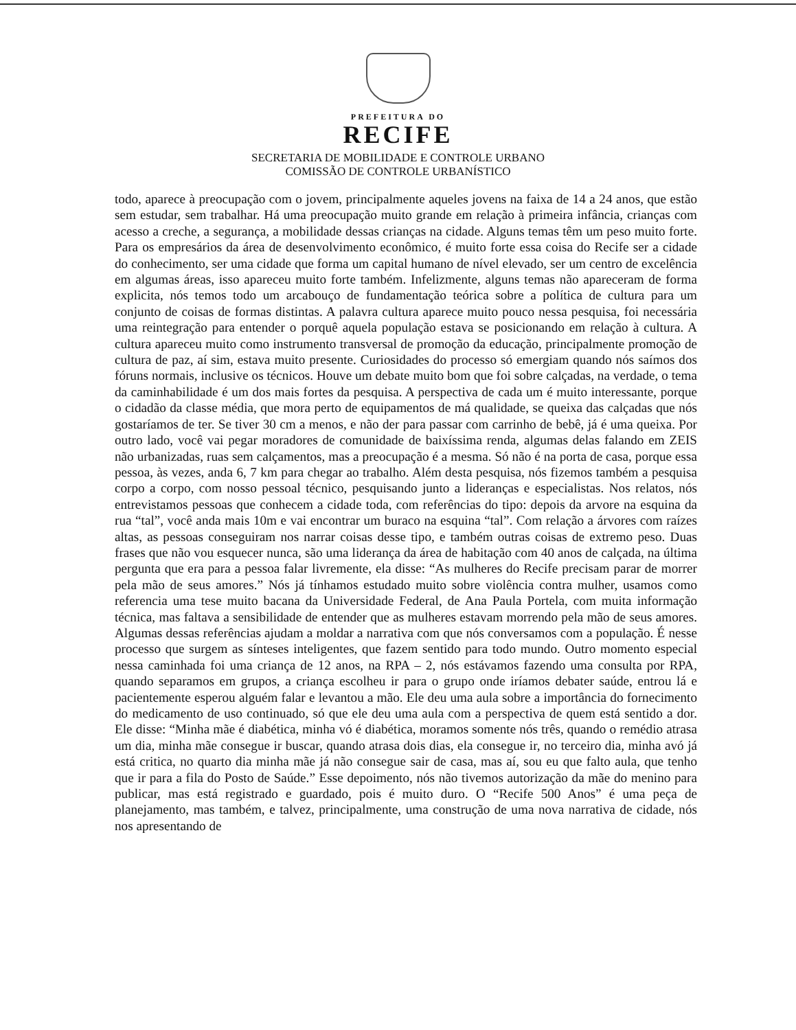PREFEITURA DO
RECIFE
SECRETARIA DE MOBILIDADE E CONTROLE URBANO
COMISSÃO DE CONTROLE URBANÍSTICO
todo, aparece à preocupação com o jovem, principalmente aqueles jovens na faixa de 14 a 24 anos, que estão sem estudar, sem trabalhar. Há uma preocupação muito grande em relação à primeira infância, crianças com acesso a creche, a segurança, a mobilidade dessas crianças na cidade. Alguns temas têm um peso muito forte. Para os empresários da área de desenvolvimento econômico, é muito forte essa coisa do Recife ser a cidade do conhecimento, ser uma cidade que forma um capital humano de nível elevado, ser um centro de excelência em algumas áreas, isso apareceu muito forte também. Infelizmente, alguns temas não apareceram de forma explicita, nós temos todo um arcabouço de fundamentação teórica sobre a política de cultura para um conjunto de coisas de formas distintas. A palavra cultura aparece muito pouco nessa pesquisa, foi necessária uma reintegração para entender o porquê aquela população estava se posicionando em relação à cultura. A cultura apareceu muito como instrumento transversal de promoção da educação, principalmente promoção de cultura de paz, aí sim, estava muito presente. Curiosidades do processo só emergiam quando nós saímos dos fóruns normais, inclusive os técnicos. Houve um debate muito bom que foi sobre calçadas, na verdade, o tema da caminhabilidade é um dos mais fortes da pesquisa. A perspectiva de cada um é muito interessante, porque o cidadão da classe média, que mora perto de equipamentos de má qualidade, se queixa das calçadas que nós gostaríamos de ter. Se tiver 30 cm a menos, e não der para passar com carrinho de bebê, já é uma queixa. Por outro lado, você vai pegar moradores de comunidade de baixíssima renda, algumas delas falando em ZEIS não urbanizadas, ruas sem calçamentos, mas a preocupação é a mesma. Só não é na porta de casa, porque essa pessoa, às vezes, anda 6, 7 km para chegar ao trabalho. Além desta pesquisa, nós fizemos também a pesquisa corpo a corpo, com nosso pessoal técnico, pesquisando junto a lideranças e especialistas. Nos relatos, nós entrevistamos pessoas que conhecem a cidade toda, com referências do tipo: depois da arvore na esquina da rua “tal”, você anda mais 10m e vai encontrar um buraco na esquina “tal”. Com relação a árvores com raízes altas, as pessoas conseguiram nos narrar coisas desse tipo, e também outras coisas de extremo peso. Duas frases que não vou esquecer nunca, são uma liderança da área de habitação com 40 anos de calçada, na última pergunta que era para a pessoa falar livremente, ela disse: “As mulheres do Recife precisam parar de morrer pela mão de seus amores.” Nós já tínhamos estudado muito sobre violência contra mulher, usamos como referencia uma tese muito bacana da Universidade Federal, de Ana Paula Portela, com muita informação técnica, mas faltava a sensibilidade de entender que as mulheres estavam morrendo pela mão de seus amores. Algumas dessas referências ajudam a moldar a narrativa com que nós conversamos com a população. É nesse processo que surgem as sínteses inteligentes, que fazem sentido para todo mundo. Outro momento especial nessa caminhada foi uma criança de 12 anos, na RPA – 2, nós estávamos fazendo uma consulta por RPA, quando separamos em grupos, a criança escolheu ir para o grupo onde iríamos debater saúde, entrou lá e pacientemente esperou alguém falar e levantou a mão. Ele deu uma aula sobre a importância do fornecimento do medicamento de uso continuado, só que ele deu uma aula com a perspectiva de quem está sentido a dor. Ele disse: “Minha mãe é diabética, minha vó é diabética, moramos somente nós três, quando o remédio atrasa um dia, minha mãe consegue ir buscar, quando atrasa dois dias, ela consegue ir, no terceiro dia, minha avó já está critica, no quarto dia minha mãe já não consegue sair de casa, mas aí, sou eu que falto aula, que tenho que ir para a fila do Posto de Saúde.” Esse depoimento, nós não tivemos autorização da mãe do menino para publicar, mas está registrado e guardado, pois é muito duro. O “Recife 500 Anos” é uma peça de planejamento, mas também, e talvez, principalmente, uma construção de uma nova narrativa de cidade, nós nos apresentando de